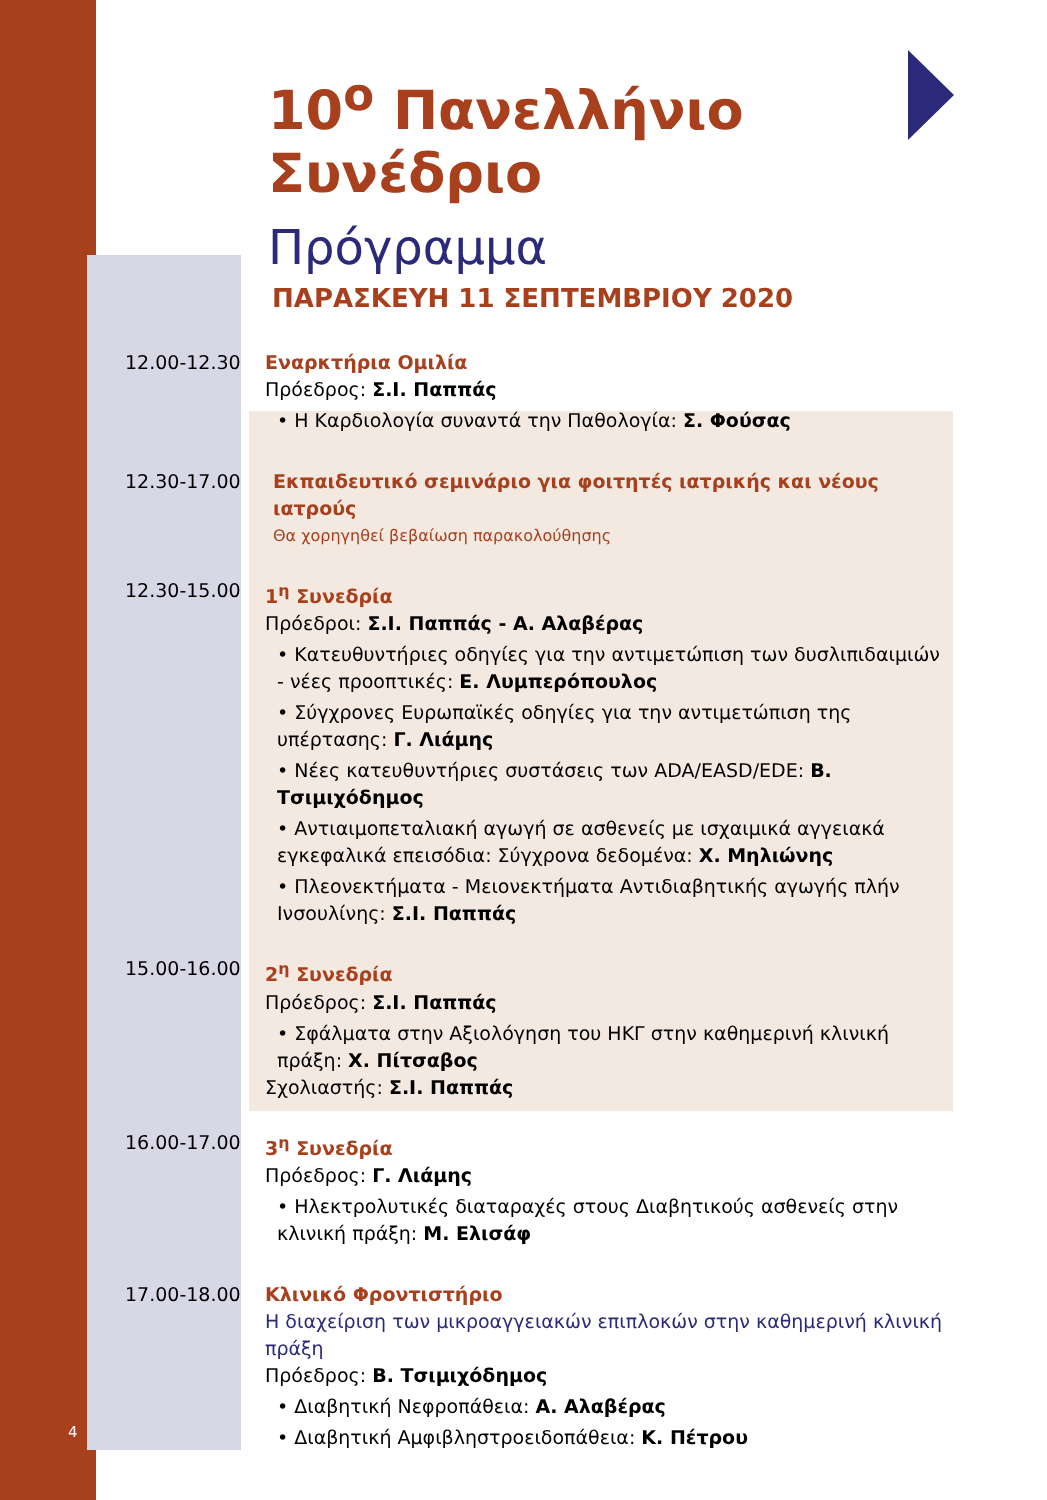10<sup>ο</sup> Πανελλήνιο Συνέδριο
Πρόγραμμα
ΠΑΡΑΣΚΕΥΗ 11 ΣΕΠΤΕΜΒΡΙΟΥ 2020
12.00-12.30 Εναρκτήρια Ομιλία
Πρόεδρος: Σ.Ι. Παππάς
• Η Καρδιολογία συναντά την Παθολογία: Σ. Φούσας
12.30-17.00 Εκπαιδευτικό σεμινάριο για φοιτητές ιατρικής και νέους ιατρούς
Θα χορηγηθεί βεβαίωση παρακολούθησης
12.30-15.00 1<sup>η</sup> Συνεδρία
Πρόεδροι: Σ.Ι. Παππάς - Α. Αλαβέρας
• Κατευθυντήριες οδηγίες για την αντιμετώπιση των δυσλιπιδαιμιών - νέες προοπτικές: Ε. Λυμπερόπουλος
• Σύγχρονες Ευρωπαϊκές οδηγίες για την αντιμετώπιση της υπέρτασης: Γ. Λιάμης
• Νέες κατευθυντήριες συστάσεις των ADA/EASD/EDE: Β. Τσιμιχόδημος
• Αντιαιμοπεταλιακή αγωγή σε ασθενείς με ισχαιμικά αγγειακά εγκεφαλικά επεισόδια: Σύγχρονα δεδομένα: Χ. Μηλιώνης
• Πλεονεκτήματα - Μειονεκτήματα Αντιδιαβητικής αγωγής πλήν Ινσουλίνης: Σ.Ι. Παππάς
15.00-16.00 2<sup>η</sup> Συνεδρία
Πρόεδρος: Σ.Ι. Παππάς
• Σφάλματα στην Αξιολόγηση του ΗΚΓ στην καθημερινή κλινική πράξη: Χ. Πίτσαβος
Σχολιαστής: Σ.Ι. Παππάς
16.00-17.00 3<sup>η</sup> Συνεδρία
Πρόεδρος: Γ. Λιάμης
• Ηλεκτρολυτικές διαταραχές στους Διαβητικούς ασθενείς στην κλινική πράξη: Μ. Ελισάφ
17.00-18.00 Κλινικό Φροντιστήριο
Η διαχείριση των μικροαγγειακών επιπλοκών στην καθημερινή κλινική πράξη
Πρόεδρος: Β. Τσιμιχόδημος
• Διαβητική Νεφροπάθεια: Α. Αλαβέρας
• Διαβητική Αμφιβληστροειδοπάθεια: Κ. Πέτρου
4